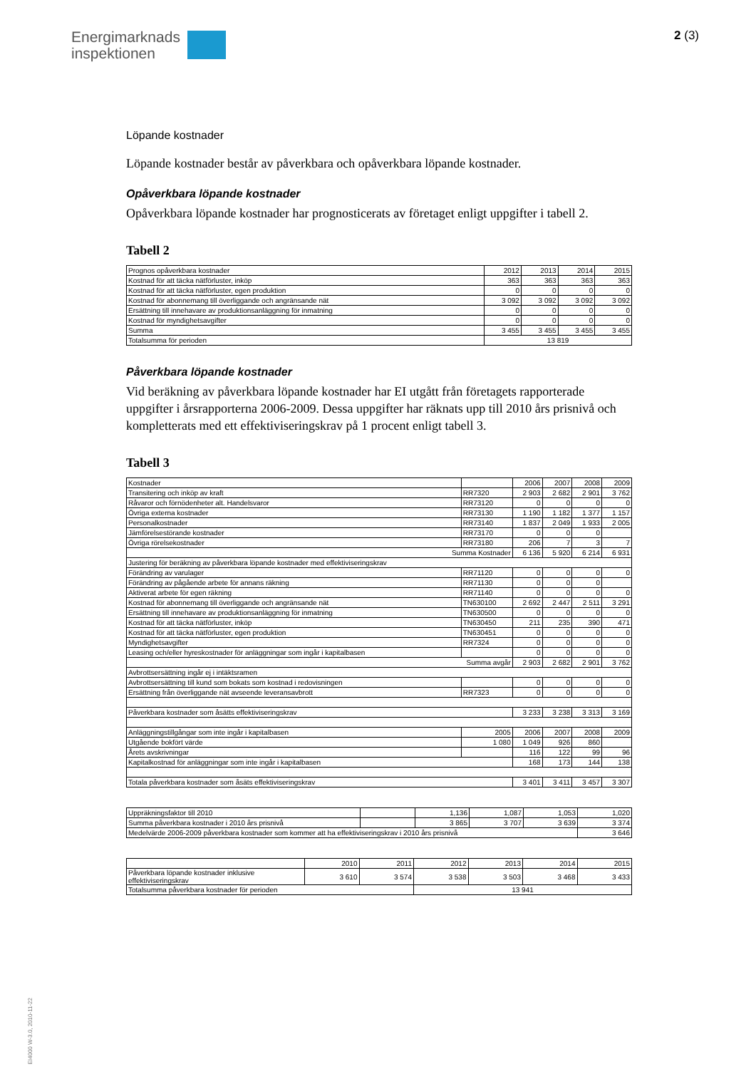Energimarknads
inspektionen
2 (3)
Löpande kostnader
Löpande kostnader består av påverkbara och opåverkbara löpande kostnader.
Opåverkbara löpande kostnader
Opåverkbara löpande kostnader har prognosticerats av företaget enligt uppgifter i tabell 2.
Tabell 2
| Prognos opåverkbara kostnader | 2012 | 2013 | 2014 | 2015 |
| Kostnad för att täcka nätförluster, inköp | 363 | 363 | 363 | 363 |
| Kostnad för att täcka nätförluster, egen produktion | 0 | 0 | 0 | 0 |
| Kostnad för abonnemang till överliggande och angränsande nät | 3 092 | 3 092 | 3 092 | 3 092 |
| Ersättning till innehavare av produktionsanläggning för inmatning | 0 | 0 | 0 | 0 |
| Kostnad för myndighetsavgifter | 0 | 0 | 0 | 0 |
| Summa | 3 455 | 3 455 | 3 455 | 3 455 |
| Totalsumma för perioden | 13 819 | | | |
Påverkbara löpande kostnader
Vid beräkning av påverkbara löpande kostnader har EI utgått från företagets rapporterade uppgifter i årsrapporterna 2006-2009. Dessa uppgifter har räknats upp till 2010 års prisnivå och kompletterats med ett effektiviseringskrav på 1 procent enligt tabell 3.
Tabell 3
| Kostnader | | 2006 | 2007 | 2008 | 2009 |
| Transitering och inköp av kraft | RR7320 | 2 903 | 2 682 | 2 901 | 3 762 |
| Råvaror och förnödenheter alt. Handelsvaror | RR73120 | 0 | 0 | 0 | 0 |
| Övriga externa kostnader | RR73130 | 1 190 | 1 182 | 1 377 | 1 157 |
| Personalkostnader | RR73140 | 1 837 | 2 049 | 1 933 | 2 005 |
| Jämförelsestörande kostnader | RR73170 | 0 | 0 | 0 | |
| Övriga rörelsekostnader | RR73180 | 206 | 7 | 3 | 7 |
| Summa Kostnader | | 6 136 | 5 920 | 6 214 | 6 931 |
| Justering för beräkning av påverkbara löpande kostnader med effektiviseringskrav | | | | | |
| Förändring av varulager | RR71120 | 0 | 0 | 0 | 0 |
| Förändring av pågående arbete för annans räkning | RR71130 | 0 | 0 | 0 | |
| Aktiverat arbete för egen räkning | RR71140 | 0 | 0 | 0 | 0 |
| Kostnad för abonnemang till överliggande och angränsande nät | TN630100 | 2 692 | 2 447 | 2 511 | 3 291 |
| Ersättning till innehavare av produktionsanläggning för inmatning | TN630500 | 0 | 0 | 0 | 0 |
| Kostnad för att täcka nätförluster, inköp | TN630450 | 211 | 235 | 390 | 471 |
| Kostnad för att täcka nätförluster, egen produktion | TN630451 | 0 | 0 | 0 | 0 |
| Myndighetsavgifter | RR7324 | 0 | 0 | 0 | 0 |
| Leasing och/eller hyreskostnader för anläggningar som ingår i kapitalbasen | | 0 | 0 | 0 | 0 |
| Summa avgår | | 2 903 | 2 682 | 2 901 | 3 762 |
| Avbrottsersättning ingår ej i intäktsramen | | | | | |
| Avbrottsersättning till kund som bokats som kostnad i redovisningen | | 0 | 0 | 0 | 0 |
| Ersättning från överliggande nät avseende leveransavbrott | RR7323 | 0 | 0 | 0 | 0 |
| Påverkbara kostnader som åsätts effektiviseringskrav | | 3 233 | 3 238 | 3 313 | 3 169 |
| Anläggningstillgångar som inte ingår i kapitalbasen | 2005 | 2006 | 2007 | 2008 | 2009 |
| Utgående bokfört värde | 1 080 | 1 049 | 926 | 860 | |
| Årets avskrivningar | | 116 | 122 | 99 | 96 |
| Kapitalkostnad för anläggningar som inte ingår i kapitalbasen | | 168 | 173 | 144 | 138 |
| Totala påverkbara kostnader som åsäts effektiviseringskrav | | 3 401 | 3 411 | 3 457 | 3 307 |
| Uppräkningsfaktor till 2010 | | 1,136 | 1,087 | 1,053 | 1,020 |
| Summa påverkbara kostnader i 2010 års prisnivå | | 3 865 | 3 707 | 3 639 | 3 374 |
| Medelvärde 2006-2009 påverkbara kostnader som kommer att ha effektiviseringskrav i 2010 års prisnivå | | | | | 3 646 |
| | 2010 | 2011 | 2012 | 2013 | 2014 | 2015 |
| Påverkbara löpande kostnader inklusive effektiviseringskrav | 3 610 | 3 574 | 3 538 | 3 503 | 3 468 | 3 433 |
| Totalsumma påverkbara kostnader för perioden | | | 13 941 | | | |
EI4000 W-3.0, 2010-11-22